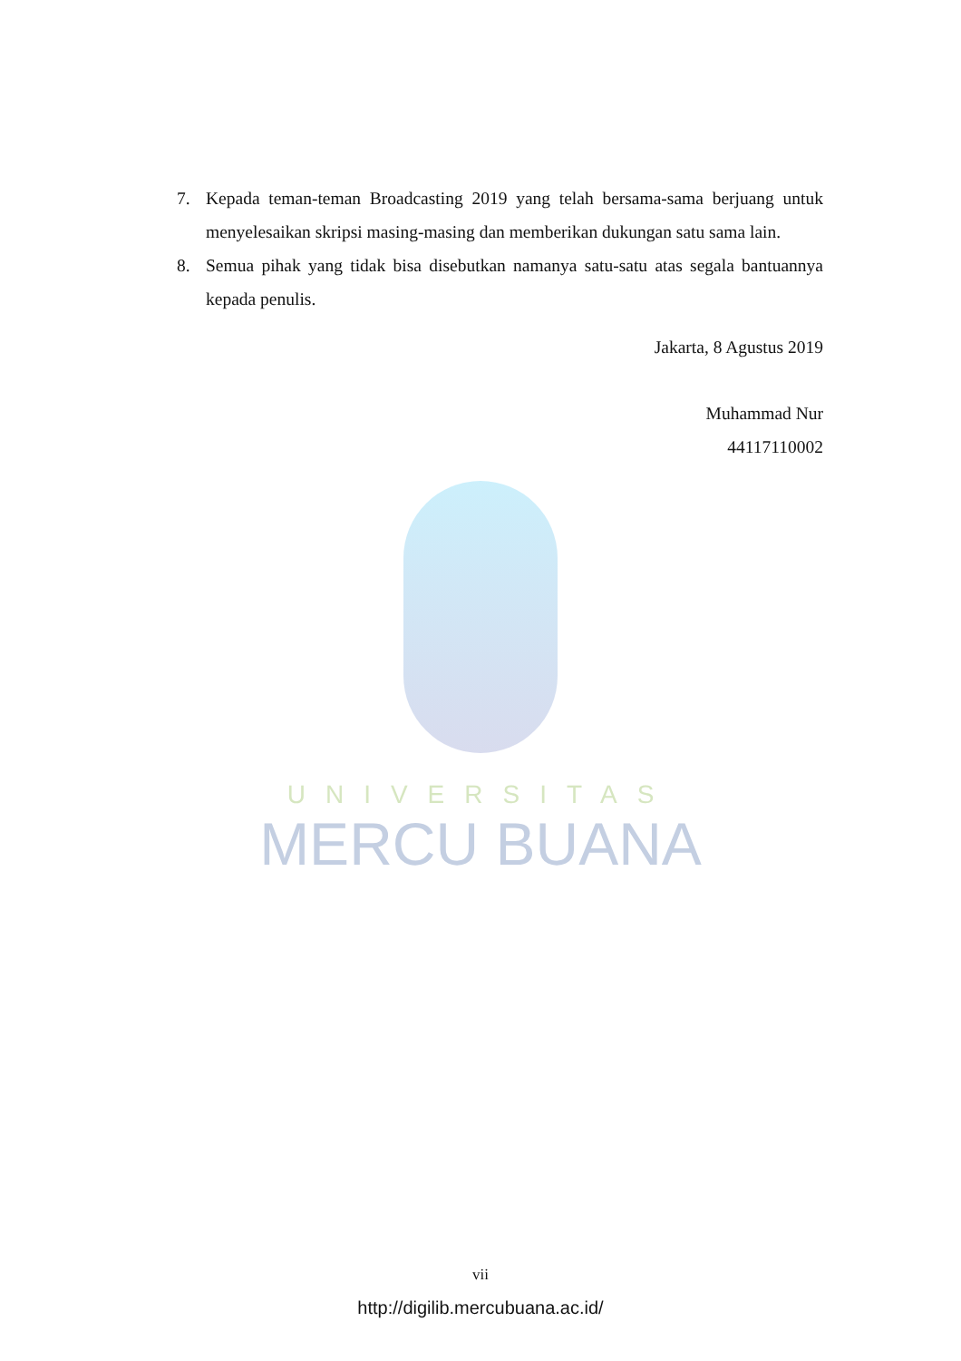UNIVERSITAS
MERCU BUANA
7. Kepada teman-teman Broadcasting 2019 yang telah bersama-sama berjuang untuk menyelesaikan skripsi masing-masing dan memberikan dukungan satu sama lain.
8. Semua pihak yang tidak bisa disebutkan namanya satu-satu atas segala bantuannya kepada penulis.
Jakarta, 8 Agustus 2019
Muhammad Nur
44117110002
vii
http://digilib.mercubuana.ac.id/